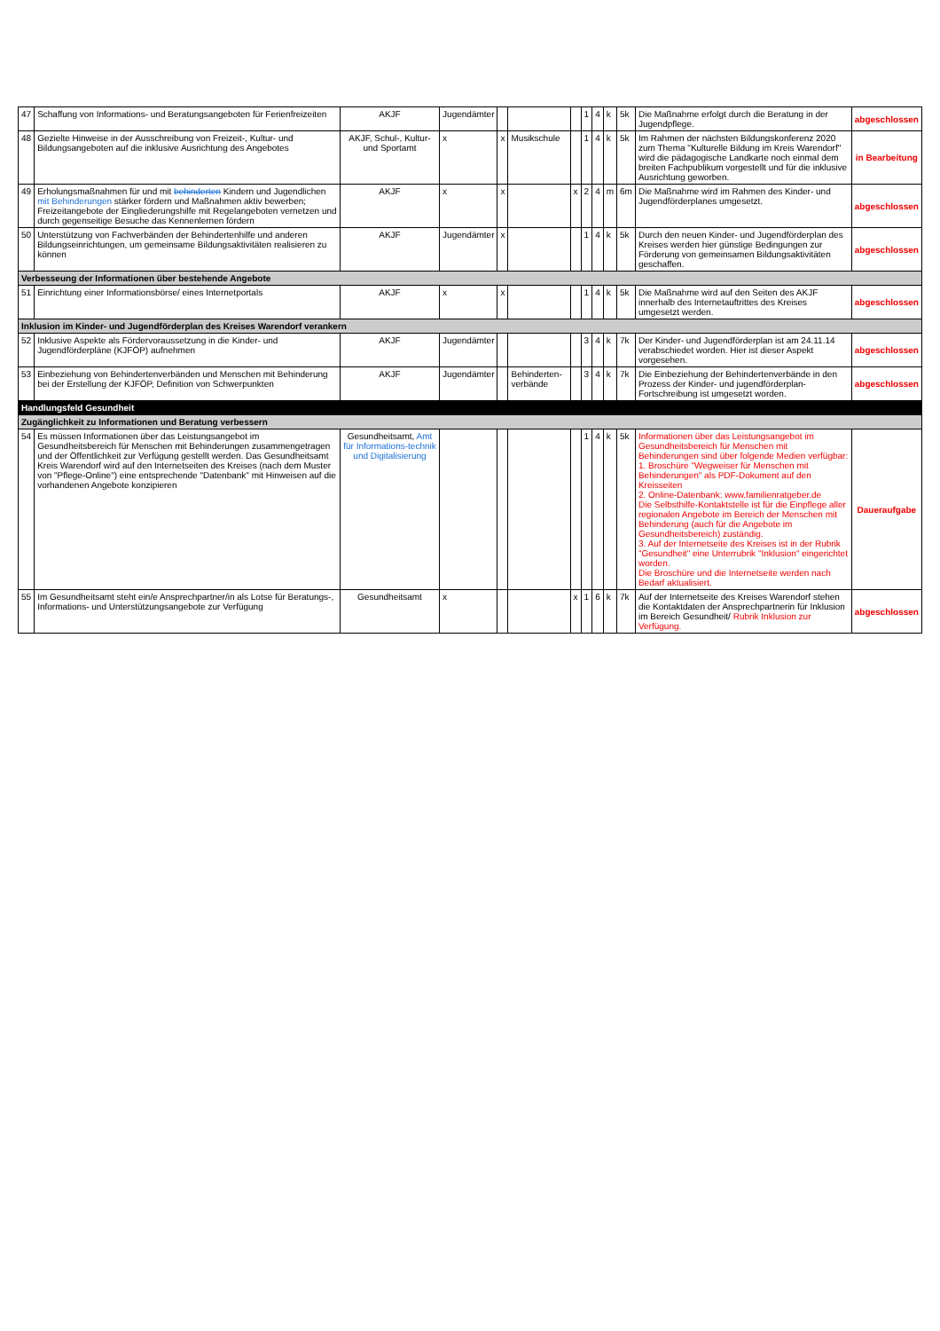| 47 | Schaffung von Informations- und Beratungsangeboten für Ferienfreizeiten | AKJF | Jugendämter | | | | 1 | 4 | k | 5k | Die Maßnahme erfolgt durch die Beratung in der Jugendpflege. | abgeschlossen |
| 48 | Gezielte Hinweise in der Ausschreibung von Freizeit-, Kultur- und Bildungsangeboten auf die inklusive Ausrichtung des Angebotes | AKJF, Schul-, Kultur- und Sportamt | x | x | Musikschule | | 1 | 4 | k | 5k | Im Rahmen der nächsten Bildungskonferenz 2020 zum Thema "Kulturelle Bildung im Kreis Warendorf" wird die pädagogische Landkarte noch einmal dem breiten Fachpublikum vorgestellt und für die inklusive Ausrichtung geworben. | in Bearbeitung |
| 49 | Erholungsmaßnahmen für und mit behinderten Kindern und Jugendlichen mit Behinderungen stärker fördern und Maßnahmen aktiv bewerben; Freizeitangebote der Eingliederungshilfe mit Regelangeboten vernetzen und durch gegenseitige Besuche das Kennenlernen fördern | AKJF | x | x | | x | 2 | 4 | m | 6m | Die Maßnahme wird im Rahmen des Kinder- und Jugendförderplanes umgesetzt. | abgeschlossen |
| 50 | Unterstützung von Fachverbänden der Behindertenhilfe und anderen Bildungseinrichtungen, um gemeinsame Bildungsaktivitäten realisieren zu können | AKJF | Jugendämter | x | | | 1 | 4 | k | 5k | Durch den neuen Kinder- und Jugendförderplan des Kreises werden hier günstige Bedingungen zur Förderung von gemeinsamen Bildungsaktivitäten geschaffen. | abgeschlossen |
| Verbesseung der Informationen über bestehende Angebote | | | | | | | | | | | | |
| 51 | Einrichtung einer Informationsbörse/ eines Internetportals | AKJF | x | x | | | 1 | 4 | k | 5k | Die Maßnahme wird auf den Seiten des AKJF innerhalb des Internetauftrittes des Kreises umgesetzt werden. | abgeschlossen |
| Inklusion im Kinder- und Jugendförderplan des Kreises Warendorf verankern | | | | | | | | | | | | |
| 52 | Inklusive Aspekte als Fördervoraussetzung in die Kinder- und Jugendförderpläne (KJFÖP) aufnehmen | AKJF | Jugendämter | | | | 3 | 4 | k | 7k | Der Kinder- und Jugendförderplan ist am 24.11.14 verabschiedet worden. Hier ist dieser Aspekt vorgesehen. | abgeschlossen |
| 53 | Einbeziehung von Behindertenverbänden und Menschen mit Behinderung bei der Erstellung der KJFÖP, Definition von Schwerpunkten | AKJF | Jugendämter | | Behinderten-verbände | | 3 | 4 | k | 7k | Die Einbeziehung der Behindertenverbände in den Prozess der Kinder- und jugendförderplan-Fortschreibung ist umgesetzt worden. | abgeschlossen |
| Handlungsfeld Gesundheit | | | | | | | | | | | | |
| Zugänglichkeit zu Informationen und Beratung verbessern | | | | | | | | | | | | |
| 54 | Es müssen Informationen über das Leistungsangebot im Gesundheitsbereich für Menschen mit Behinderungen zusammengetragen und der Öffentlichkeit zur Verfügung gestellt werden. Das Gesundheitsamt Kreis Warendorf wird auf den Internetseiten des Kreises (nach dem Muster von "Pflege-Online") eine entsprechende "Datenbank" mit Hinweisen auf die vorhandenen Angebote konzipieren | Gesundheitsamt, Amt für Informations-technik und Digitalisierung | | | | | 1 | 4 | k | 5k | Informationen über das Leistungsangebot im Gesundheitsbereich für Menschen mit Behinderungen sind über folgende Medien verfügbar: 1. Broschüre "Wegweiser für Menschen mit Behinderungen" als PDF-Dokument auf den Kreisseiten 2. Online-Datenbank: www.familienratgeber.de Die Selbsthilfe-Kontaktstelle ist für die Einpflege aller regionalen Angebote im Bereich der Menschen mit Behinderung (auch für die Angebote im Gesundheitsbereich) zuständig. 3. Auf der Internetseite des Kreises ist in der Rubrik "Gesundheit" eine Unterrubrik "Inklusion" eingerichtet worden. Die Broschüre und die Internetseite werden nach Bedarf aktualisiert. | Daueraufgabe |
| 55 | Im Gesundheitsamt steht ein/e Ansprechpartner/in als Lotse für Beratungs-, Informations- und Unterstützungsangebote zur Verfügung | Gesundheitsamt | x | | | x | 1 | 6 | k | 7k | Auf der Internetseite des Kreises Warendorf stehen die Kontaktdaten der Ansprechpartnerin für Inklusion im Bereich Gesundheit/ Rubrik Inklusion zur Verfügung. | abgeschlossen |